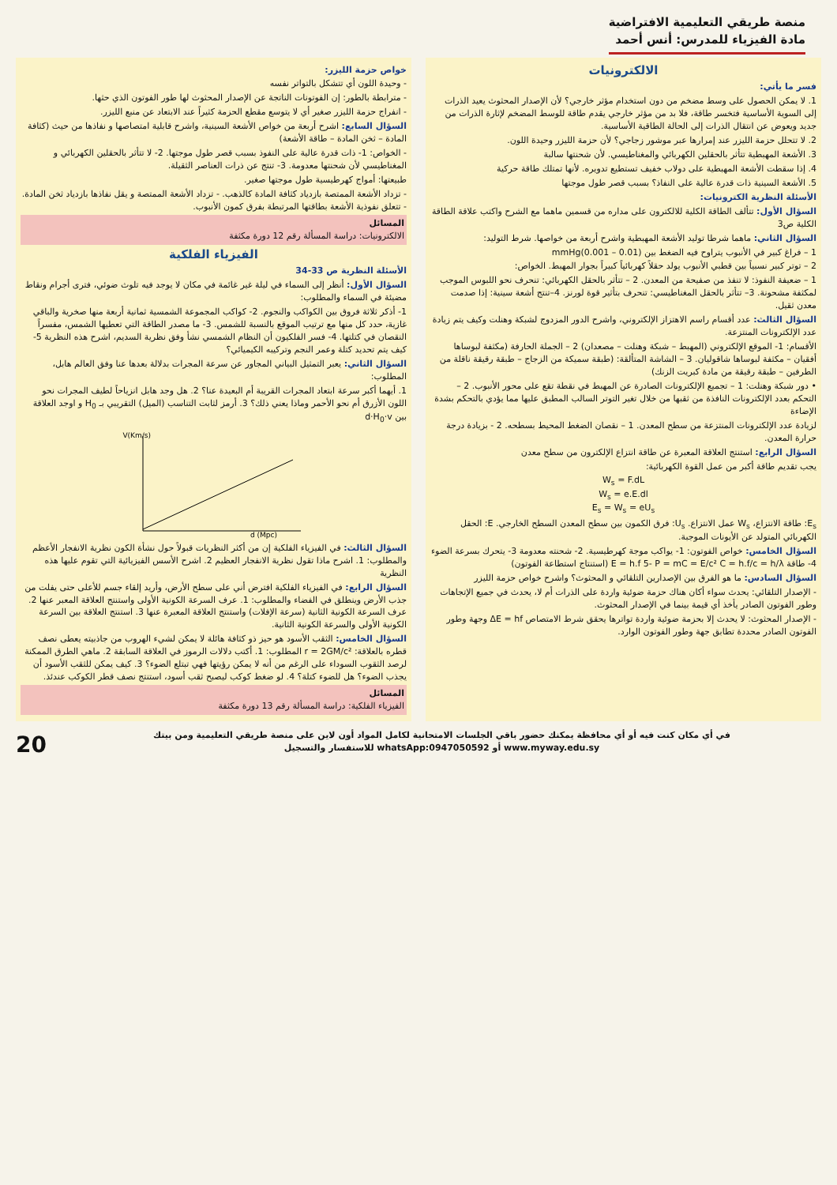منصة طريقي التعليمية الافتراضية
مادة الفيزياء للمدرس: أنس أحمد
الالكترونيات
فسر ما يأتي:
1. لا يمكن الحصول على وسط مضخم من دون استخدام مؤثر خارجي؟ لأن الإصدار المحثوث يعيد الذرات إلى السوية الأساسية فتخسر طاقة، فلا بد من مؤثر خارجي يقدم طاقة للوسط المضخم لإثارة الذرات من جديد ويعوض عن انتقال الذرات إلى الحالة الطاقية الأساسية.
2. لا تتحلل حزمة الليزر عند إمرارها عبر موشور زجاجي؟ لأن حزمة الليزر وحيدة اللون.
3. الأشعة المهبطية تتأثر بالحقلين الكهربائي والمغناطيسي. لأن شحنتها سالبة
4. إذا سقطت الأشعة المهبطية على دولاب خفيف تستطيع تدويره. لأنها تمتلك طاقة حركية
5. الأشعة السينية ذات قدرة عالية على النفاذ؟ بسبب قصر طول موجتها
الأسئلة النظرية الكترونيات:
السؤال الأول: تتألف الطاقة الكلية للالكترون على مداره من قسمين ماهما مع الشرح واكتب علاقة الطاقة الكلية ص3
السؤال الثاني: ماهما شرطا توليد الأشعة المهبطية واشرح أربعة من خواصها. شرط التوليد:
1 – فراغ كبير في الأنبوب يتراوح فيه الضغط بين (0.01 – 0.001)mmHg
2 – توتر كبير نسبياً بين قطبي الأنبوب يولد حقلاً كهربائياً كبيراً بجوار المهبط. الخواص:
1 – ضعيفة النفوذ: لا تنفذ من صفيحة من المعدن. 2 – تتأثر بالحقل الكهربائي: تنحرف نحو اللبوس الموجب لمكثفة مشحونة. 3– تتأثر بالحقل المغناطيسي: تنحرف بتأثير قوة لورنز. 4–تنتج أشعة سينية: إذا صدمت معدن ثقيل.
السؤال الثالث: عدد أقسام راسم الاهتزاز الإلكتروني، واشرح الدور المزدوج لشبكة وهنلت وكيف يتم زيادة عدد الإلكترونات المنتزعة.
الأقسام: 1- الموقع الإلكتروني (المهبط – شبكة وهنلت – مصعدان) 2 – الجملة الحارفة (مكثفة لبوساها أفقيان – مكثفة لبوساها شاقوليان. 3 – الشاشة المتألقة: (طبقة سميكة من الزجاج – طبقة رقيقة ناقلة من الطرفين – طبقة رقيقة من مادة كبريت الزنك)
• دور شبكة وهنلت: 1 – تجميع الإلكترونات الصادرة عن المهبط في نقطة تقع على محور الأنبوب. 2 – التحكم بعدد الإلكترونات النافذة من ثقبها من خلال تغير التوتر السالب المطبق عليها مما يؤدي بالتحكم بشدة الإضاءة
لزيادة عدد الإلكترونات المنتزعة من سطح المعدن. 1 – نقصان الضغط المحيط بسطحه. 2 - بزيادة درجة حرارة المعدن.
السؤال الرابع: استنتج العلاقة المعبرة عن طاقة انتزاع الإلكترون من سطح معدن
يجب تقديم طاقة أكبر من عمل القوة الكهربائية:
W<sub>s</sub> = F.dL
W<sub>s</sub> = e.E.dl
E<sub>s</sub> = W<sub>s</sub> = eU<sub>s</sub>
E<sub>s</sub>: طاقة الانتزاع، W<sub>s</sub> عمل الانتزاع. U<sub>s</sub>: فرق الكمون بين سطح المعدن السطح الخارجي. E: الحقل الكهربائي المتولد عن الأيونات الموجبة.
السؤال الخامس: خواص الفوتون: 1- يواكب موجة كهرطيسية. 2- شحنته معدومة 3- يتحرك بسرعة الضوء 4- طاقة E = h.f 5- P = mC = E/c² C = h.f/c = h/λ (استنتاج استطاعة الفوتون)
السؤال السادس: ما هو الفرق بين الإصدارين التلقائي و المحثوث؟ واشرح خواص حزمة الليزر
- الإصدار التلقائي: يحدث سواء أكان هناك حزمة ضوئية واردة على الذرات أم لا، يحدث في جميع الإتجاهات وطور الفوتون الصادر يأخذ أي قيمة بينما في الإصدار المحثوث.
- الإصدار المحثوث: لا يحدث إلا بحزمة ضوئية واردة تواترها يحقق شرط الامتصاص ΔE = hf وجهة وطور الفوتون الصادر محددة تطابق جهة وطور الفوتون الوارد.
خواص حزمة الليزر:
- وحيدة اللون أي تتشكل بالتواتر نفسه
- مترابطة بالطور: إن الفوتونات الناتجة عن الإصدار المحثوث لها طور الفوتون الذي حثها.
- انفراج حزمة الليزر صغير أي لا يتوسع مقطع الحزمة كثيراً عند الابتعاد عن منبع الليزر.
السؤال السابع: اشرح أربعة من خواص الأشعة السينية، واشرح قابلية امتصاصها و نفاذها من حيث (كثافة المادة – ثخن المادة – طاقة الأشعة)
- الخواص: 1- ذات قدرة عالية على النفوذ بسبب قصر طول موجتها. 2- لا تتأثر بالحقلين الكهربائي و المغناطيسي لأن شحنتها معدومة. 3- تنتج عن ذرات العناصر الثقيلة.
طبيعتها: أمواج كهرطيسية طول موجتها صغير.
- تزداد الأشعة الممتصة بازدياد كثافة المادة كالذهب. - تزداد الأشعة الممتصة و يقل نفاذها بازدياد ثخن المادة. - تتعلق نفوذية الأشعة بطاقتها المرتبطة بفرق كمون الأنبوب.
المسائل
الالكترونيات: دراسة المسألة رقم 12 دورة مكثفة
الفيزياء الفلكية
الأسئلة النظرية ص 33-34
السؤال الأول: أنظر إلى السماء في ليلة غير غائمة في مكان لا يوجد فيه تلوث ضوئي، فترى أجرام ونقاط مضيئة في السماء والمطلوب:
1- أذكر ثلاثة فروق بين الكواكب والنجوم. 2- كواكب المجموعة الشمسية ثمانية أربعة منها صخرية والباقي غازية، حدد كل منها مع ترتيب الموقع بالنسبة للشمس. 3- ما مصدر الطاقة التي تعطيها الشمس، مفسراً النقصان في كتلتها. 4- فسر الفلكيون أن النظام الشمسي نشأ وفق نظرية السديم، اشرح هذه النظرية 5- كيف يتم تحديد كتلة وعمر النجم وتركيبه الكيميائي؟
السؤال الثاني: يعبر التمثيل البياني المجاور عن سرعة المجرات بدلالة بعدها عنا وفق العالم هابل، المطلوب:
1. أيهما أكبر سرعة ابتعاد المجرات القريبة أم البعيدة عنا؟ 2. هل وجد هابل انزياحاً لطيف المجرات نحو اللون الأزرق أم نحو الأحمر وماذا يعني ذلك؟ 3. أرمز لثابت التناسب (الميل) التقريبي بـ H<sub>0</sub> و اوجد العلاقة بين d·H<sub>0</sub>·v
V(Km/s)
d (Mpc)
السؤال الثالث: في الفيزياء الفلكية إن من أكثر النظريات قبولاً حول نشأة الكون نظرية الانفجار الأعظم والمطلوب: 1. اشرح ماذا تقول نظرية الانفجار العظيم 2. اشرح الأسس الفيزيائية التي تقوم عليها هذه النظرية
السؤال الرابع: في الفيزياء الفلكية افترض أني على سطح الأرض، وأريد إلقاء جسم للأعلى حتى يفلت من جذب الأرض وينطلق في الفضاء والمطلوب: 1. عرف السرعة الكونية الأولى واستنتج العلاقة المعبر عنها 2. عرف السرعة الكونية الثانية (سرعة الإفلات) واستنتج العلاقة المعبرة عنها 3. استنتج العلاقة بين السرعة الكونية الأولى والسرعة الكونية الثانية.
السؤال الخامس: الثقب الأسود هو حيز ذو كثافة هائلة لا يمكن لشيء الهروب من جاذبيته يعطى نصف قطره بالعلاقة: r = 2GM/c² المطلوب: 1. أكتب دلالات الرموز في العلاقة السابقة 2. ماهي الطرق الممكنة لرصد الثقوب السوداء على الرغم من أنه لا يمكن رؤيتها فهي تبتلع الضوء؟ 3. كيف يمكن للثقب الأسود أن يجذب الضوء؟ هل للضوء كتلة؟ 4. لو ضغط كوكب ليصبح ثقب أسود، استنتج نصف قطر الكوكب عندئذ.
المسائل
الفيزياء الفلكية: دراسة المسألة رقم 13 دورة مكثفة
20 في أي مكان كنت فيه أو أي محافظة يمكنك حضور باقي الجلسات الامتحانية لكامل المواد أون لاين على منصة طريقي التعليمية ومن بيتك
www.myway.edu.sy أو whatsApp:0947050592 للاستفسار والتسجيل